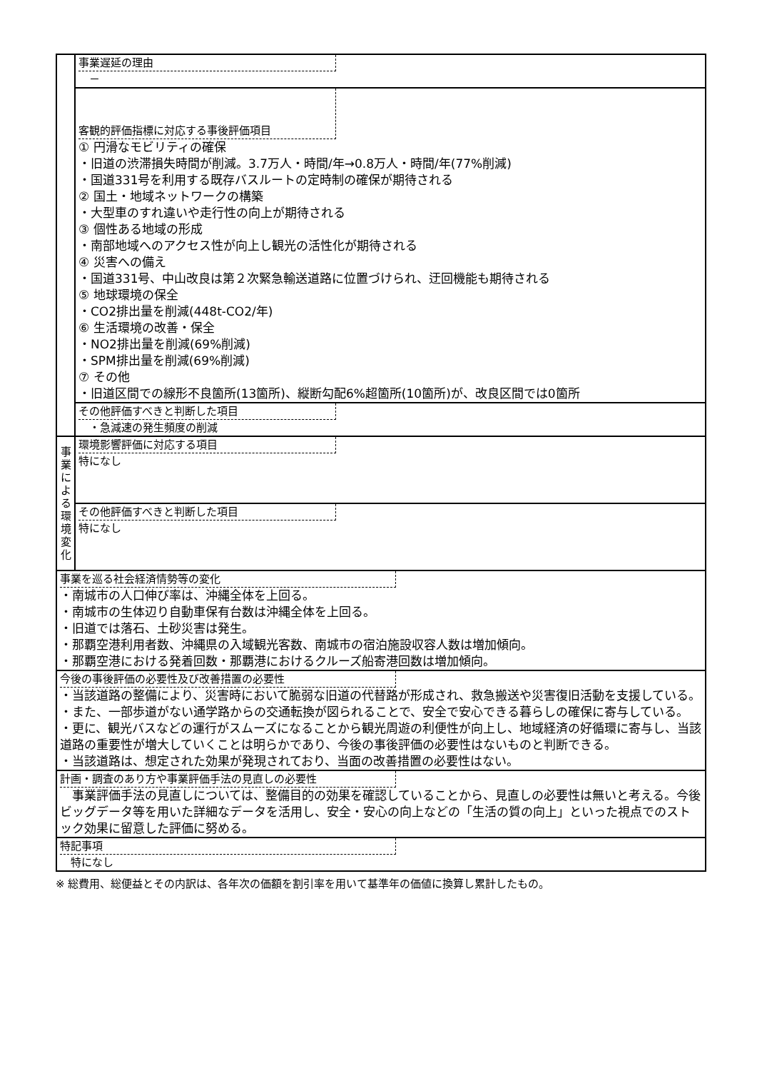| | 事業遅延の理由 － |
| | 客観的評価指標に対応する事後評価項目 ① 円滑なモビリティの確保 ・旧道の渋滞損失時間が削減。3.7万人・時間/年→0.8万人・時間/年(77%削減) ・国道331号を利用する既存バスルートの定時制の確保が期待される ② 国土・地域ネットワークの構築 ・大型車のすれ違いや走行性の向上が期待される ③ 個性ある地域の形成 ・南部地域へのアクセス性が向上し観光の活性化が期待される ④ 災害への備え ・国道331号、中山改良は第２次緊急輸送道路に位置づけられ、迂回機能も期待される ⑤ 地球環境の保全 ・CO2排出量を削減(448t-CO2/年) ⑥ 生活環境の改善・保全 ・NO2排出量を削減(69%削減) ・SPM排出量を削減(69%削減) ⑦ その他 ・旧道区間での線形不良箇所(13箇所)、縦断勾配6%超箇所(10箇所)が、改良区間では0箇所 |
| | その他評価すべきと判断した項目 ・急減速の発生頻度の削減 |
| 事 業 に よ る 環 境 変 化 | 環境影響評価に対応する項目 特になし |
| | その他評価すべきと判断した項目 特になし |
| 事業を巡る社会経済情勢等の変化 ・南城市の人口伸び率は、沖縄全体を上回る。 ・南城市の生体辺り自動車保有台数は沖縄全体を上回る。 ・旧道では落石、土砂災害は発生。 ・那覇空港利用者数、沖縄県の入域観光客数、南城市の宿泊施設収容人数は増加傾向。 ・那覇空港における発着回数・那覇港におけるクルーズ船寄港回数は増加傾向。 | |
| 今後の事後評価の必要性及び改善措置の必要性 ・当該道路の整備により、災害時において脆弱な旧道の代替路が形成され、救急搬送や災害復旧活動を支援している。 ・また、一部歩道がない通学路からの交通転換が図られることで、安全で安心できる暮らしの確保に寄与している。 ・更に、観光バスなどの運行がスムーズになることから観光周遊の利便性が向上し、地域経済の好循環に寄与し、当該道路の重要性が増大していくことは明らかであり、今後の事後評価の必要性はないものと判断できる。 ・当該道路は、想定された効果が発現されており、当面の改善措置の必要性はない。 | |
| 計画・調査のあり方や事業評価手法の見直しの必要性 事業評価手法の見直しについては、整備目的の効果を確認していることから、見直しの必要性は無いと考える。今後ビッグデータ等を用いた詳細なデータを活用し、安全・安心の向上などの「生活の質の向上」といった視点でのストック効果に留意した評価に努める。 | |
| 特記事項 特になし | |
※ 総費用、総便益とその内訳は、各年次の価額を割引率を用いて基準年の価値に換算し累計したもの。